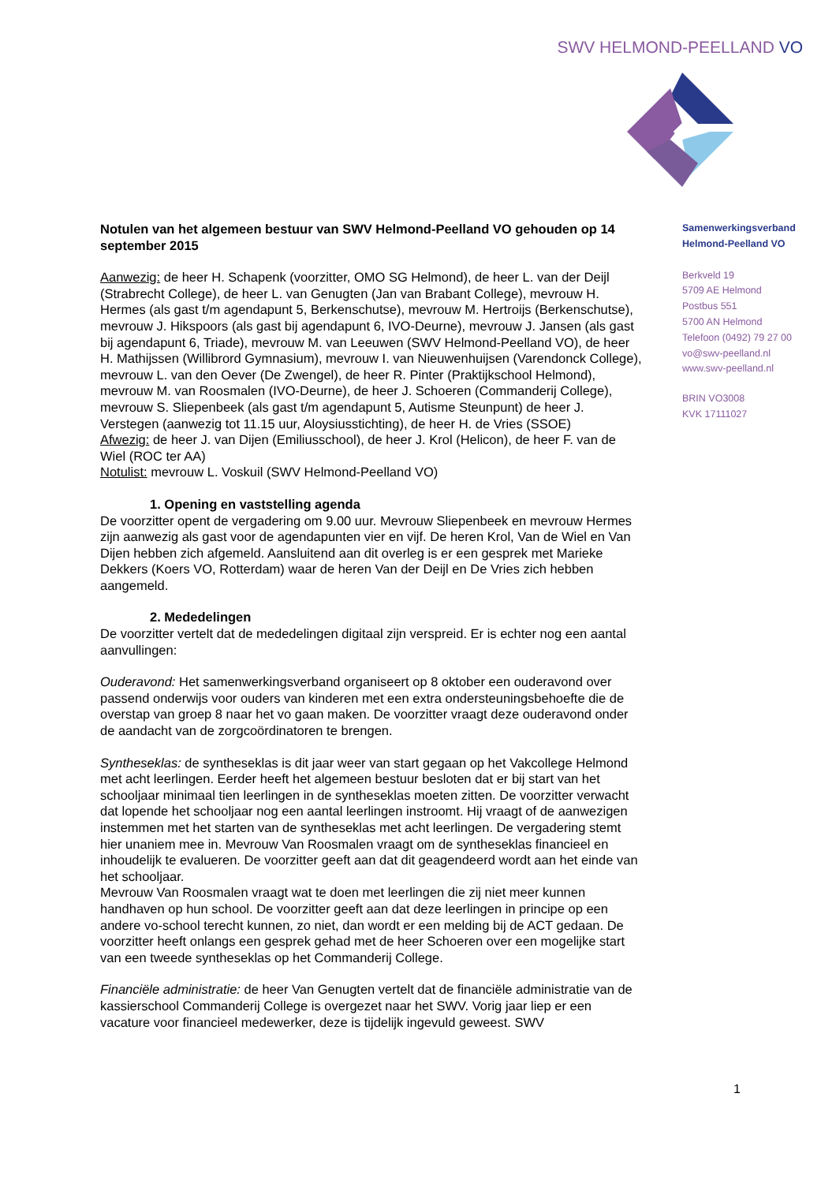SWV HELMOND-PEELLAND VO
Notulen van het algemeen bestuur van SWV Helmond-Peelland VO gehouden op 14 september 2015
Aanwezig: de heer H. Schapenk (voorzitter, OMO SG Helmond), de heer L. van der Deijl (Strabrecht College), de heer L. van Genugten (Jan van Brabant College), mevrouw H. Hermes (als gast t/m agendapunt 5, Berkenschutse), mevrouw M. Hertroijs (Berkenschutse), mevrouw J. Hikspoors (als gast bij agendapunt 6, IVO-Deurne), mevrouw J. Jansen (als gast bij agendapunt 6, Triade), mevrouw M. van Leeuwen (SWV Helmond-Peelland VO), de heer H. Mathijssen (Willibrord Gymnasium), mevrouw I. van Nieuwenhuijsen (Varendonck College), mevrouw L. van den Oever (De Zwengel), de heer R. Pinter (Praktijkschool Helmond), mevrouw M. van Roosmalen (IVO-Deurne), de heer J. Schoeren (Commanderij College), mevrouw S. Sliepenbeek (als gast t/m agendapunt 5, Autisme Steunpunt) de heer J. Verstegen (aanwezig tot 11.15 uur, Aloysiusstichting), de heer H. de Vries (SSOE)
Afwezig: de heer J. van Dijen (Emiliusschool), de heer J. Krol (Helicon), de heer F. van de Wiel (ROC ter AA)
Notulist: mevrouw L. Voskuil (SWV Helmond-Peelland VO)
1. Opening en vaststelling agenda
De voorzitter opent de vergadering om 9.00 uur. Mevrouw Sliepenbeek en mevrouw Hermes zijn aanwezig als gast voor de agendapunten vier en vijf. De heren Krol, Van de Wiel en Van Dijen hebben zich afgemeld. Aansluitend aan dit overleg is er een gesprek met Marieke Dekkers (Koers VO, Rotterdam) waar de heren Van der Deijl en De Vries zich hebben aangemeld.
2. Mededelingen
De voorzitter vertelt dat de mededelingen digitaal zijn verspreid. Er is echter nog een aantal aanvullingen:
Ouderavond: Het samenwerkingsverband organiseert op 8 oktober een ouderavond over passend onderwijs voor ouders van kinderen met een extra ondersteuningsbehoefte die de overstap van groep 8 naar het vo gaan maken. De voorzitter vraagt deze ouderavond onder de aandacht van de zorgcoördinatoren te brengen.
Syntheseklas: de syntheseklas is dit jaar weer van start gegaan op het Vakcollege Helmond met acht leerlingen. Eerder heeft het algemeen bestuur besloten dat er bij start van het schooljaar minimaal tien leerlingen in de syntheseklas moeten zitten. De voorzitter verwacht dat lopende het schooljaar nog een aantal leerlingen instroomt. Hij vraagt of de aanwezigen instemmen met het starten van de syntheseklas met acht leerlingen. De vergadering stemt hier unaniem mee in. Mevrouw Van Roosmalen vraagt om de syntheseklas financieel en inhoudelijk te evalueren. De voorzitter geeft aan dat dit geagendeerd wordt aan het einde van het schooljaar.
Mevrouw Van Roosmalen vraagt wat te doen met leerlingen die zij niet meer kunnen handhaven op hun school. De voorzitter geeft aan dat deze leerlingen in principe op een andere vo-school terecht kunnen, zo niet, dan wordt er een melding bij de ACT gedaan. De voorzitter heeft onlangs een gesprek gehad met de heer Schoeren over een mogelijke start van een tweede syntheseklas op het Commanderij College.
Financiële administratie: de heer Van Genugten vertelt dat de financiële administratie van de kassierschool Commanderij College is overgezet naar het SWV. Vorig jaar liep er een vacature voor financieel medewerker, deze is tijdelijk ingevuld geweest. SWV
Samenwerkingsverband
Helmond-Peelland VO
Berkveld 19
5709 AE Helmond
Postbus 551
5700 AN Helmond
Telefoon (0492) 79 27 00
vo@swv-peelland.nl
www.swv-peelland.nl
BRIN VO3008
KVK 17111027
1